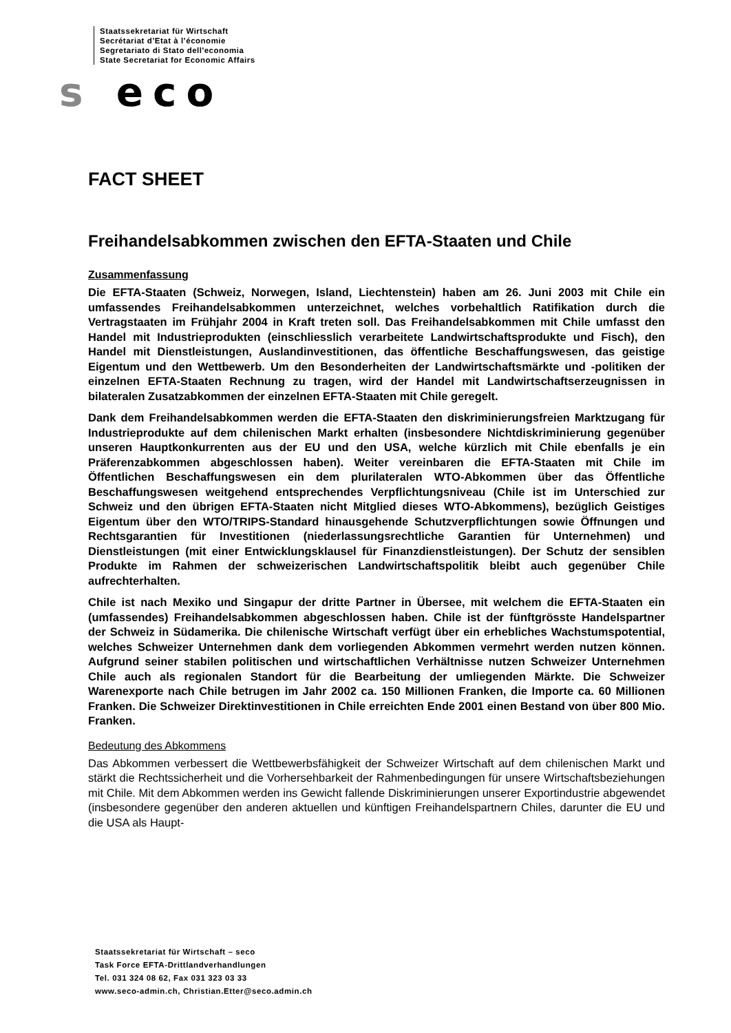Staatssekretariat für Wirtschaft
Secrétariat d’Etat à l’économie
Segretariato di Stato dell'economia
State Secretariat for Economic Affairs
s eco
FACT SHEET
Freihandelsabkommen zwischen den EFTA-Staaten und Chile
Zusammenfassung
Die EFTA-Staaten (Schweiz, Norwegen, Island, Liechtenstein) haben am 26. Juni 2003 mit Chile ein umfassendes Freihandelsabkommen unterzeichnet, welches vorbehaltlich Ratifikation durch die Vertragstaaten im Frühjahr 2004 in Kraft treten soll. Das Freihandelsabkommen mit Chile umfasst den Handel mit Industrieprodukten (einschliesslich verarbeitete Landwirtschaftsprodukte und Fisch), den Handel mit Dienstleistungen, Auslandinvestitionen, das öffentliche Beschaffungswesen, das geistige Eigentum und den Wettbewerb. Um den Besonderheiten der Landwirtschaftsmärkte und -politiken der einzelnen EFTA-Staaten Rechnung zu tragen, wird der Handel mit Landwirtschaftserzeugnissen in bilateralen Zusatzabkommen der einzelnen EFTA-Staaten mit Chile geregelt.
Dank dem Freihandelsabkommen werden die EFTA-Staaten den diskriminierungsfreien Marktzugang für Industrieprodukte auf dem chilenischen Markt erhalten (insbesondere Nichtdiskriminierung gegenüber unseren Hauptkonkurrenten aus der EU und den USA, welche kürzlich mit Chile ebenfalls je ein Präferenzabkommen abgeschlossen haben). Weiter vereinbaren die EFTA-Staaten mit Chile im Öffentlichen Beschaffungswesen ein dem plurilateralen WTO-Abkommen über das Öffentliche Beschaffungswesen weitgehend entsprechendes Verpflichtungsniveau (Chile ist im Unterschied zur Schweiz und den übrigen EFTA-Staaten nicht Mitglied dieses WTO-Abkommens), bezüglich Geistiges Eigentum über den WTO/TRIPS-Standard hinausgehende Schutzverpflichtungen sowie Öffnungen und Rechtsgarantien für Investitionen (niederlassungsrechtliche Garantien für Unternehmen) und Dienstleistungen (mit einer Entwicklungsklausel für Finanzdienstleistungen). Der Schutz der sensiblen Produkte im Rahmen der schweizerischen Landwirtschaftspolitik bleibt auch gegenüber Chile aufrechterhalten.
Chile ist nach Mexiko und Singapur der dritte Partner in Übersee, mit welchem die EFTA-Staaten ein (umfassendes) Freihandelsabkommen abgeschlossen haben. Chile ist der fünftgrösste Handelspartner der Schweiz in Südamerika. Die chilenische Wirtschaft verfügt über ein erhebliches Wachstumspotential, welches Schweizer Unternehmen dank dem vorliegenden Abkommen vermehrt werden nutzen können. Aufgrund seiner stabilen politischen und wirtschaftlichen Verhältnisse nutzen Schweizer Unternehmen Chile auch als regionalen Standort für die Bearbeitung der umliegenden Märkte. Die Schweizer Warenexporte nach Chile betrugen im Jahr 2002 ca. 150 Millionen Franken, die Importe ca. 60 Millionen Franken. Die Schweizer Direktinvestitionen in Chile erreichten Ende 2001 einen Bestand von über 800 Mio. Franken.
Bedeutung des Abkommens
Das Abkommen verbessert die Wettbewerbsfähigkeit der Schweizer Wirtschaft auf dem chilenischen Markt und stärkt die Rechtssicherheit und die Vorhersehbarkeit der Rahmenbedingungen für unsere Wirtschaftsbeziehungen mit Chile. Mit dem Abkommen werden ins Gewicht fallende Diskriminierungen unserer Exportindustrie abgewendet (insbesondere gegenüber den anderen aktuellen und künftigen Freihandelspartnern Chiles, darunter die EU und die USA als Haupt-
Staatssekretariat für Wirtschaft – seco
Task Force EFTA-Drittlandverhandlungen
Tel. 031 324 08 62, Fax 031 323 03 33
www.seco-admin.ch, Christian.Etter@seco.admin.ch